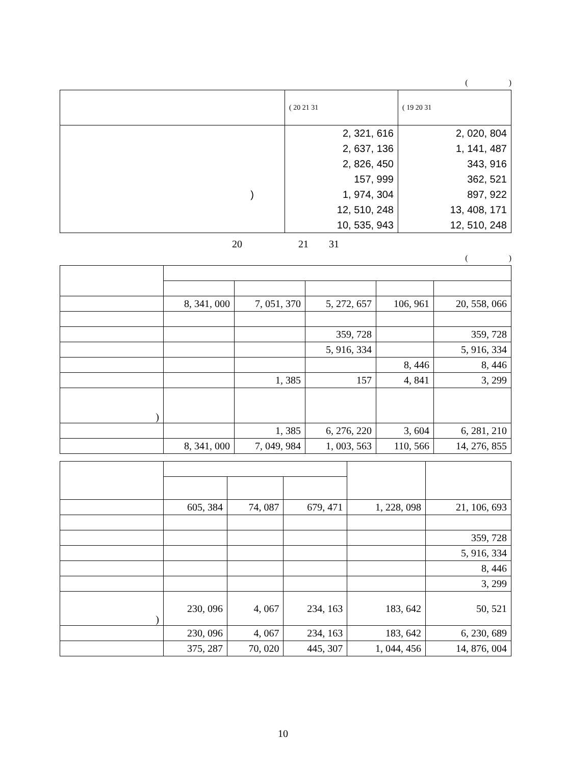(　　　　　)
| | ( 20 21 31 | ( 19 20 31 |
| --- | --- | --- |
| | 2, 321, 616 | 2, 020, 804 |
| | 2, 637, 136 | 1, 141, 487 |
| | 2, 826, 450 | 343, 916 |
| | 157, 999 | 362, 521 |
| ) | 1, 974, 304 | 897, 922 |
| | 12, 510, 248 | 13, 408, 171 |
| | 10, 535, 943 | 12, 510, 248 |
20 21 31
(　　　　　)
| | 8, 341, 000 | 7, 051, 370 | 5, 272, 657 | 106, 961 | 20, 558, 066 |
| | | | 359, 728 | | 359, 728 |
| | | | 5, 916, 334 | | 5, 916, 334 |
| | | | | 8, 446 | 8, 446 |
| | | 1, 385 | 157 | 4, 841 | 3, 299 |
| ) | | | | | |
| | | 1, 385 | 6, 276, 220 | 3, 604 | 6, 281, 210 |
| | 8, 341, 000 | 7, 049, 984 | 1, 003, 563 | 110, 566 | 14, 276, 855 |
| | 605, 384 | 74, 087 | 679, 471 | 1, 228, 098 | 21, 106, 693 |
| | | | | | 359, 728 |
| | | | | | 5, 916, 334 |
| | | | | | 8, 446 |
| | | | | | 3, 299 |
| ) | 230, 096 | 4, 067 | 234, 163 | 183, 642 | 50, 521 |
| | 230, 096 | 4, 067 | 234, 163 | 183, 642 | 6, 230, 689 |
| | 375, 287 | 70, 020 | 445, 307 | 1, 044, 456 | 14, 876, 004 |
10